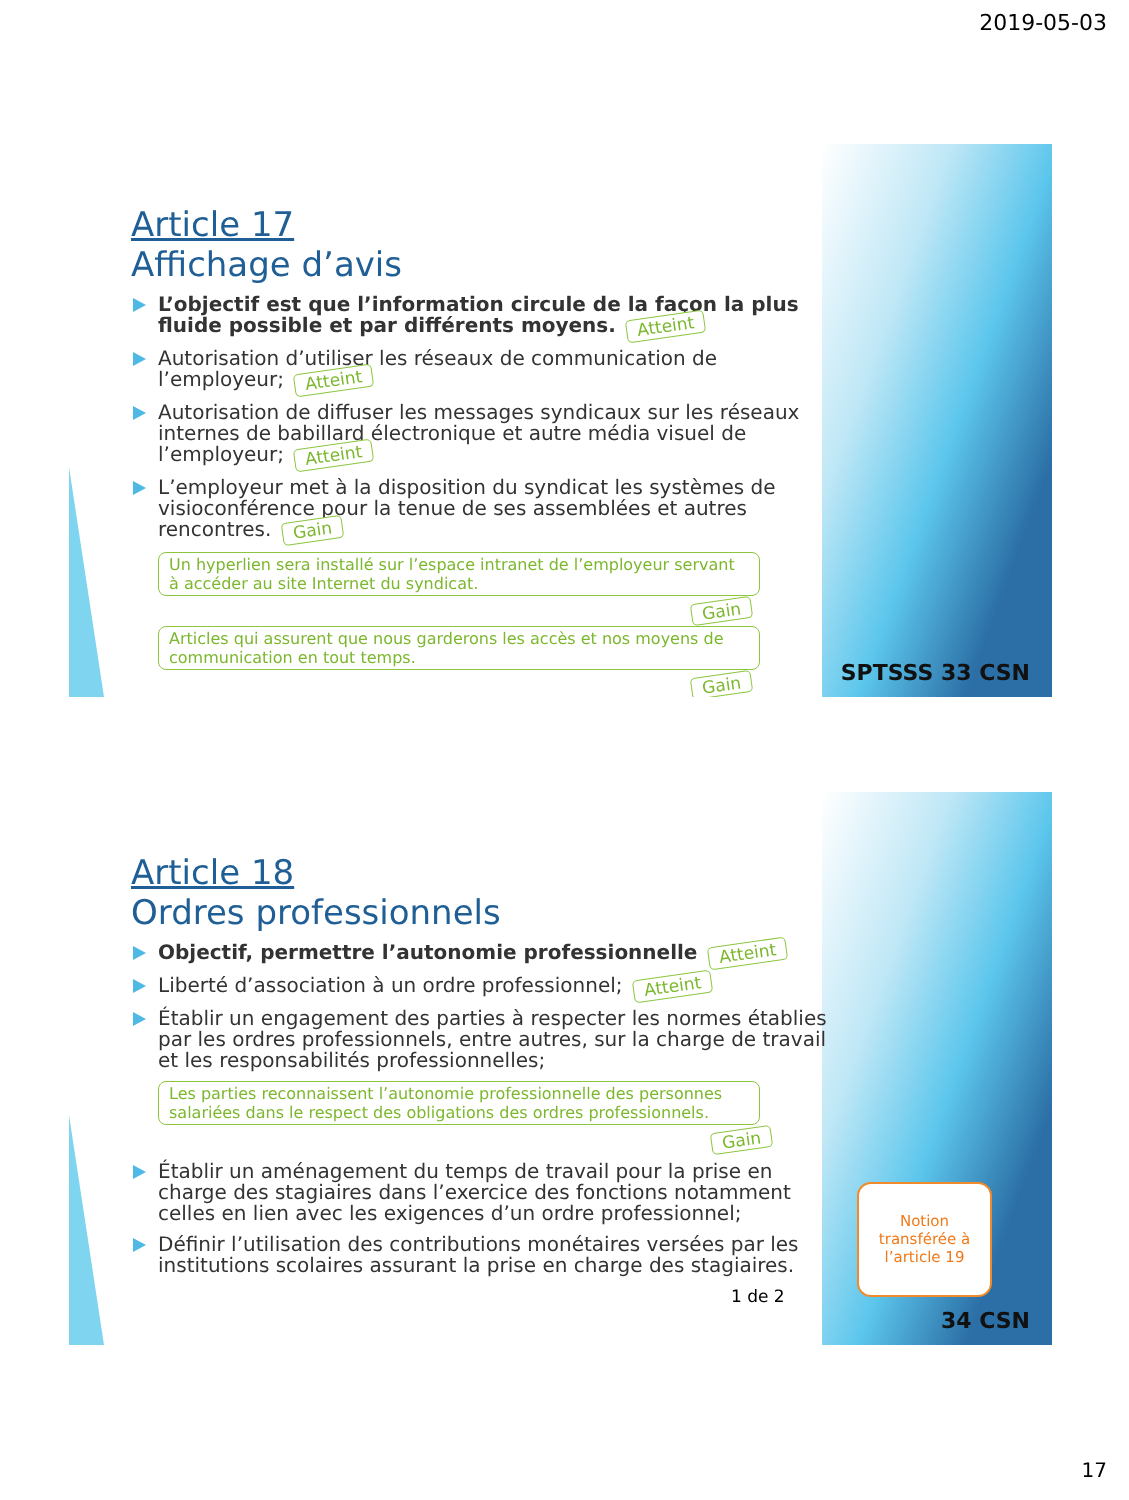2019-05-03
Article 17
Affichage d’avis
L’objectif est que l’information circule de la façon la plus fluide possible et par différents moyens. Atteint
Autorisation d’utiliser les réseaux de communication de l’employeur; Atteint
Autorisation de diffuser les messages syndicaux sur les réseaux internes de babillard électronique et autre média visuel de l’employeur; Atteint
L’employeur met à la disposition du syndicat les systèmes de visioconférence pour la tenue de ses assemblées et autres rencontres. Gain
Un hyperlien sera installé sur l’espace intranet de l’employeur servant à accéder au site Internet du syndicat.
Gain
Articles qui assurent que nous garderons les accès et nos moyens de communication en tout temps.
Gain
SPTSSS 33 CSN
Article 18
Ordres professionnels
Objectif, permettre l’autonomie professionnelle Atteint
Liberté d’association à un ordre professionnel; Atteint
Établir un engagement des parties à respecter les normes établies par les ordres professionnels, entre autres, sur la charge de travail et les responsabilités professionnelles;
Les parties reconnaissent l’autonomie professionnelle des personnes salariées dans le respect des obligations des ordres professionnels.
Gain
Établir un aménagement du temps de travail pour la prise en charge des stagiaires dans l’exercice des fonctions notamment celles en lien avec les exigences d’un ordre professionnel;
Définir l’utilisation des contributions monétaires versées par les institutions scolaires assurant la prise en charge des stagiaires.
1 de 2
Notion transférée à l’article 19
34 CSN
17